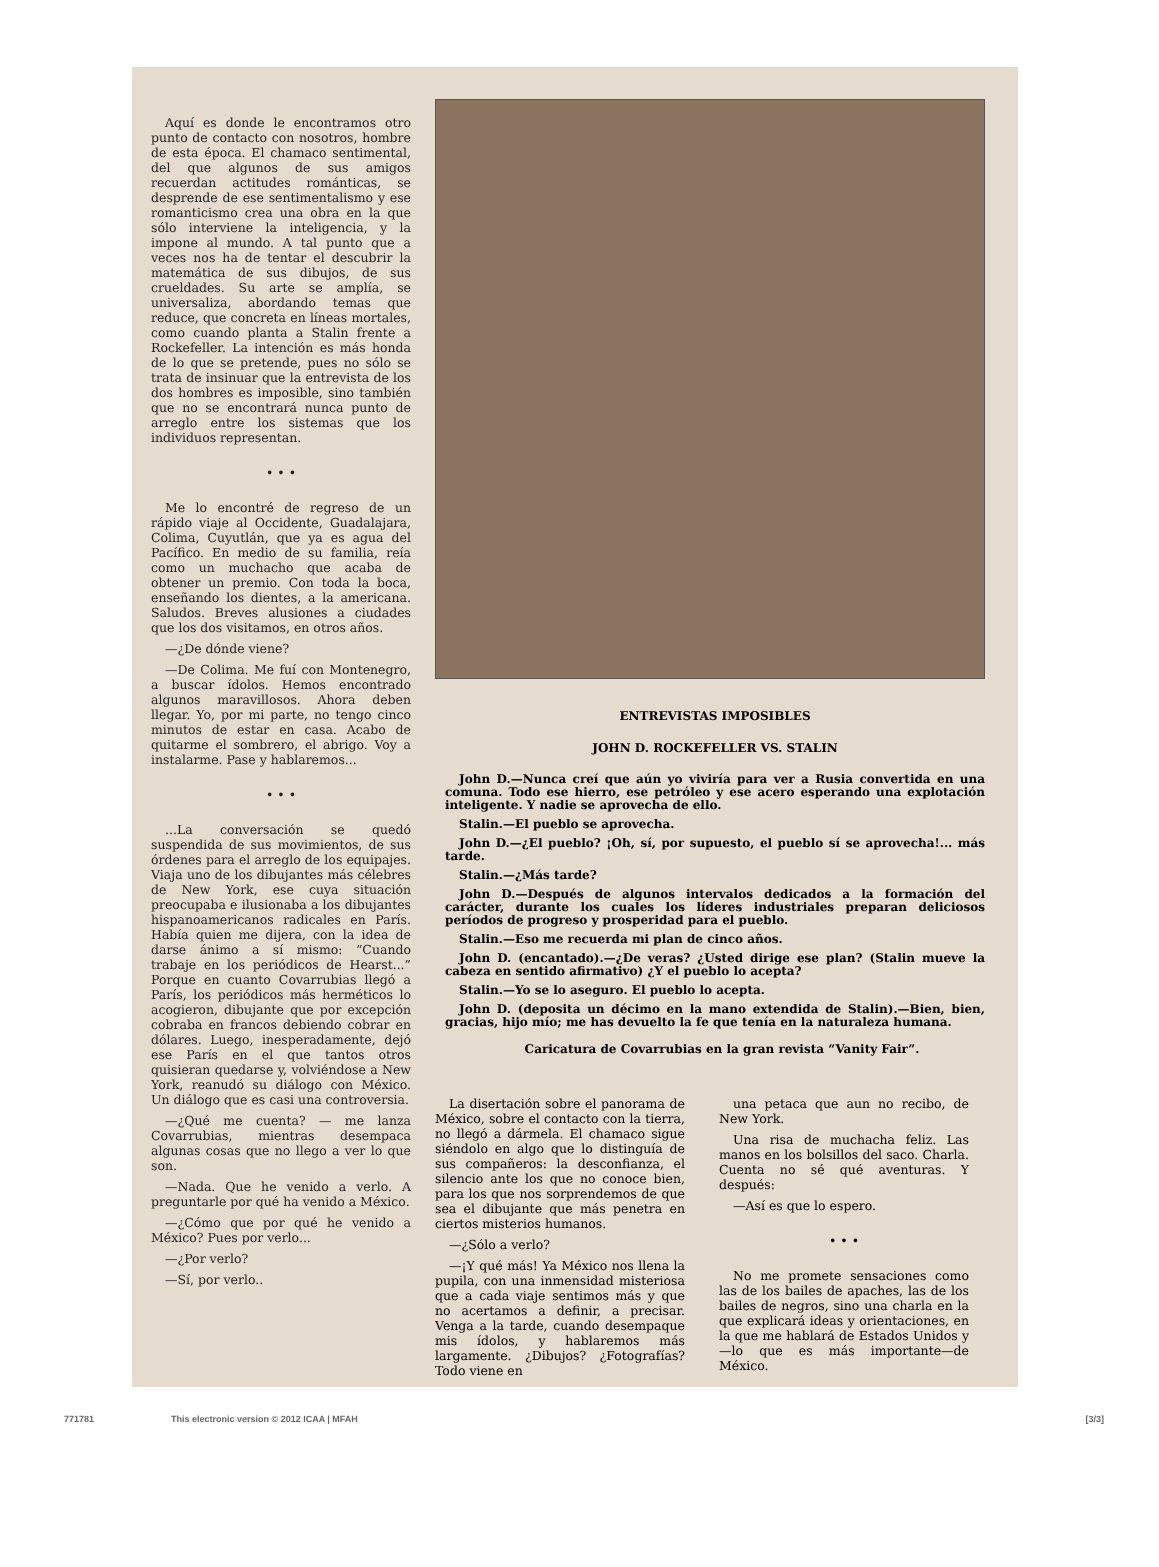Aquí es donde le encontramos otro punto de contacto con nosotros, hombre de esta época. El chamaco sentimental, del que algunos de sus amigos recuerdan actitudes románticas, se desprende de ese sentimentalismo y ese romanticismo crea una obra en la que sólo interviene la inteligencia, y la impone al mundo. A tal punto que a veces nos ha de tentar el descubrir la matemática de sus dibujos, de sus crueldades. Su arte se amplía, se universaliza, abordando temas que reduce, que concreta en líneas mortales, como cuando planta a Stalin frente a Rockefeller. La intención es más honda de lo que se pretende, pues no sólo se trata de insinuar que la entrevista de los dos hombres es imposible, sino también que no se encontrará nunca punto de arreglo entre los sistemas que los individuos representan.
• • •
Me lo encontré de regreso de un rápido viaje al Occidente, Guadalajara, Colima, Cuyutlán, que ya es agua del Pacífico. En medio de su familia, reía como un muchacho que acaba de obtener un premio. Con toda la boca, enseñando los dientes, a la americana. Saludos. Breves alusiones a ciudades que los dos visitamos, en otros años.
—¿De dónde viene?
—De Colima. Me fuí con Montenegro, a buscar ídolos. Hemos encontrado algunos maravillosos. Ahora deben llegar. Yo, por mi parte, no tengo cinco minutos de estar en casa. Acabo de quitarme el sombrero, el abrigo. Voy a instalarme. Pase y hablaremos...
• • •
...La conversación se quedó suspendida de sus movimientos, de sus órdenes para el arreglo de los equipajes. Viaja uno de los dibujantes más célebres de New York, ese cuya situación preocupaba e ilusionaba a los dibujantes hispanoamericanos radicales en París. Había quien me dijera, con la idea de darse ánimo a sí mismo: “Cuando trabaje en los periódicos de Hearst...” Porque en cuanto Covarrubias llegó a París, los periódicos más herméticos lo acogieron, dibujante que por excepción cobraba en francos debiendo cobrar en dólares. Luego, inesperadamente, dejó ese París en el que tantos otros quisieran quedarse y, volviéndose a New York, reanudó su diálogo con México. Un diálogo que es casi una controversia.
—¿Qué me cuenta? — me lanza Covarrubias, mientras desempaca algunas cosas que no llego a ver lo que son.
—Nada. Que he venido a verlo. A preguntarle por qué ha venido a México.
—¿Cómo que por qué he venido a México? Pues por verlo...
—¿Por verlo?
—Sí, por verlo..
ENTREVISTAS IMPOSIBLES
JOHN D. ROCKEFELLER VS. STALIN
John D.—Nunca creí que aún yo viviría para ver a Rusia convertida en una comuna. Todo ese hierro, ese petróleo y ese acero esperando una explotación inteligente. Y nadie se aprovecha de ello.
Stalin.—El pueblo se aprovecha.
John D.—¿El pueblo? ¡Oh, sí, por supuesto, el pueblo sí se aprovecha!... más tarde.
Stalin.—¿Más tarde?
John D.—Después de algunos intervalos dedicados a la formación del carácter, durante los cuales los líderes industriales preparan deliciosos períodos de progreso y prosperidad para el pueblo.
Stalin.—Eso me recuerda mi plan de cinco años.
John D. (encantado).—¿De veras? ¿Usted dirige ese plan? (Stalin mueve la cabeza en sentido afirmativo) ¿Y el pueblo lo acepta?
Stalin.—Yo se lo aseguro. El pueblo lo acepta.
John D. (deposita un décimo en la mano extendida de Stalin).—Bien, bien, gracias, hijo mío; me has devuelto la fe que tenía en la naturaleza humana.
Caricatura de Covarrubias en la gran revista “Vanity Fair”.
La disertación sobre el panorama de México, sobre el contacto con la tierra, no llegó a dármela. El chamaco sigue siéndolo en algo que lo distinguía de sus compañeros: la desconfianza, el silencio ante los que no conoce bien, para los que nos sorprendemos de que sea el dibujante que más penetra en ciertos misterios humanos.
—¿Sólo a verlo?
—¡Y qué más! Ya México nos llena la pupila, con una inmensidad misteriosa que a cada viaje sentimos más y que no acertamos a definir, a precisar. Venga a la tarde, cuando desempaque mis ídolos, y hablaremos más largamente. ¿Dibujos? ¿Fotografías? Todo viene en
una petaca que aun no recibo, de New York.
Una risa de muchacha feliz. Las manos en los bolsillos del saco. Charla. Cuenta no sé qué aventuras. Y después:
—Así es que lo espero.
• • •
No me promete sensaciones como las de los bailes de apaches, las de los bailes de negros, sino una charla en la que explicará ideas y orientaciones, en la que me hablará de Estados Unidos y—lo que es más importante—de México.
771781 This electronic version © 2012 ICAA | MFAH [3/3]